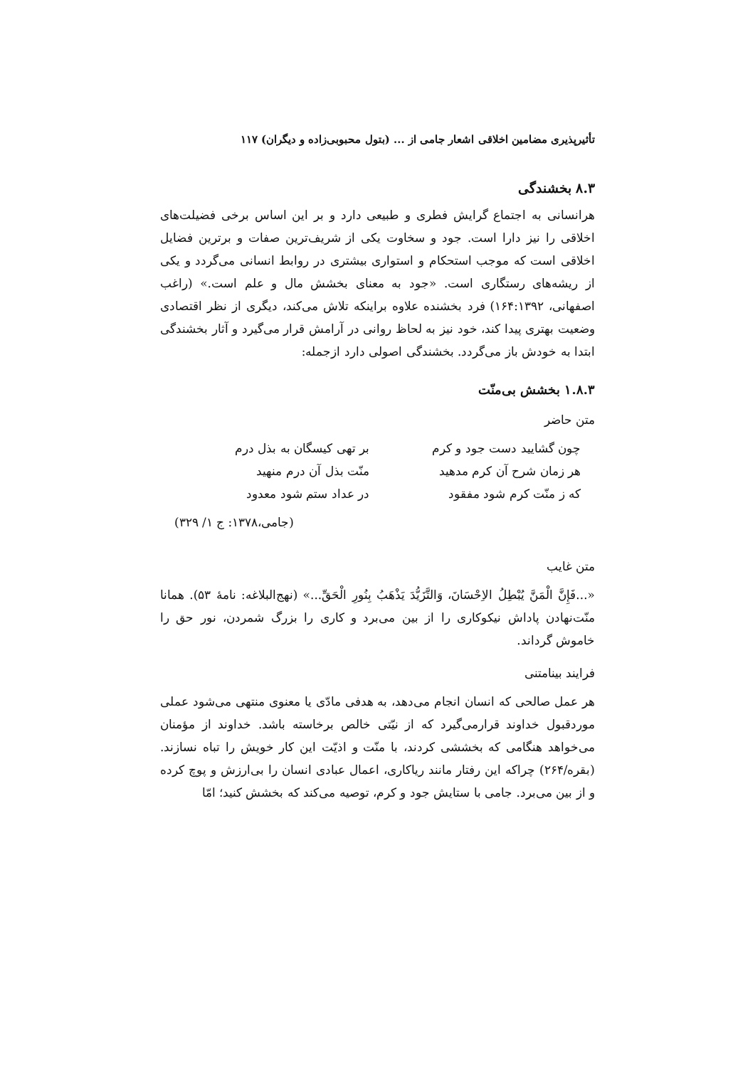تأثیرپذیری مضامین اخلاقی اشعار جامی از ... (بتول محبوبی‌زاده و دیگران) ۱۱۷
۸.۳ بخشندگی
هرانسانی به اجتماع گرایش فطری و طبیعی دارد و بر این اساس برخی فضیلت‌های اخلاقی را نیز دارا است. جود و سخاوت یکی از شریف‌ترین صفات و برترین فضایل اخلاقی است که موجب استحکام و استواری بیشتری در روابط انسانی می‌گردد و یکی از ریشه‌های رستگاری است. «جود به معنای بخشش مال و علم است.» (راغب اصفهانی، ۱۶۴:۱۳۹۲) فرد بخشنده علاوه براینکه تلاش می‌کند، دیگری از نظر اقتصادی وضعیت بهتری پیدا کند، خود نیز به لحاظ روانی در آرامش قرار می‌گیرد و آثار بخشندگی ابتدا به خودش باز می‌گردد. بخشندگی اصولی دارد ازجمله:
۱.۸.۳ بخشش بی‌منّت
متن حاضر
چون گشایید دست جود و کرم بر تهی کیسگان به بذل درم
هر زمان شرح آن کرم مدهید منّت بذل آن درم منهید
که ز منّت کرم شود مفقود در عداد ستم شود معدود
(جامی،۱۳۷۸: ج ۱/ ۳۲۹)
متن غایب
«...فَإِنَّ الْمَنَّ یُبْطِلُ الاِحْسَانَ، وَالتَّزَیُّدَ یَذْهَبُ بِنُورِ الْحَقِّ...» (نهج‌البلاغه: نامهٔ ۵۳). همانا منّت‌نهادن پاداش نیکوکاری را از بین می‌برد و کاری را بزرگ شمردن، نور حق را خاموش گرداند.
فرایند بینامتنی
هر عمل صالحی که انسان انجام می‌دهد، به هدفی مادّی یا معنوی منتهی می‌شود عملی موردقبول خداوند قرارمی‌گیرد که از نیّتی خالص برخاسته باشد. خداوند از مؤمنان می‌خواهد هنگامی که بخششی کردند، با منّت و اذیّت این کار خویش را تباه نسازند. (بقره/۲۶۴) چراکه این رفتار مانند ریاکاری، اعمال عبادی انسان را بی‌ارزش و پوچ کرده و از بین می‌برد. جامی با ستایش جود و کرم، توصیه می‌کند که بخشش کنید؛ امّا